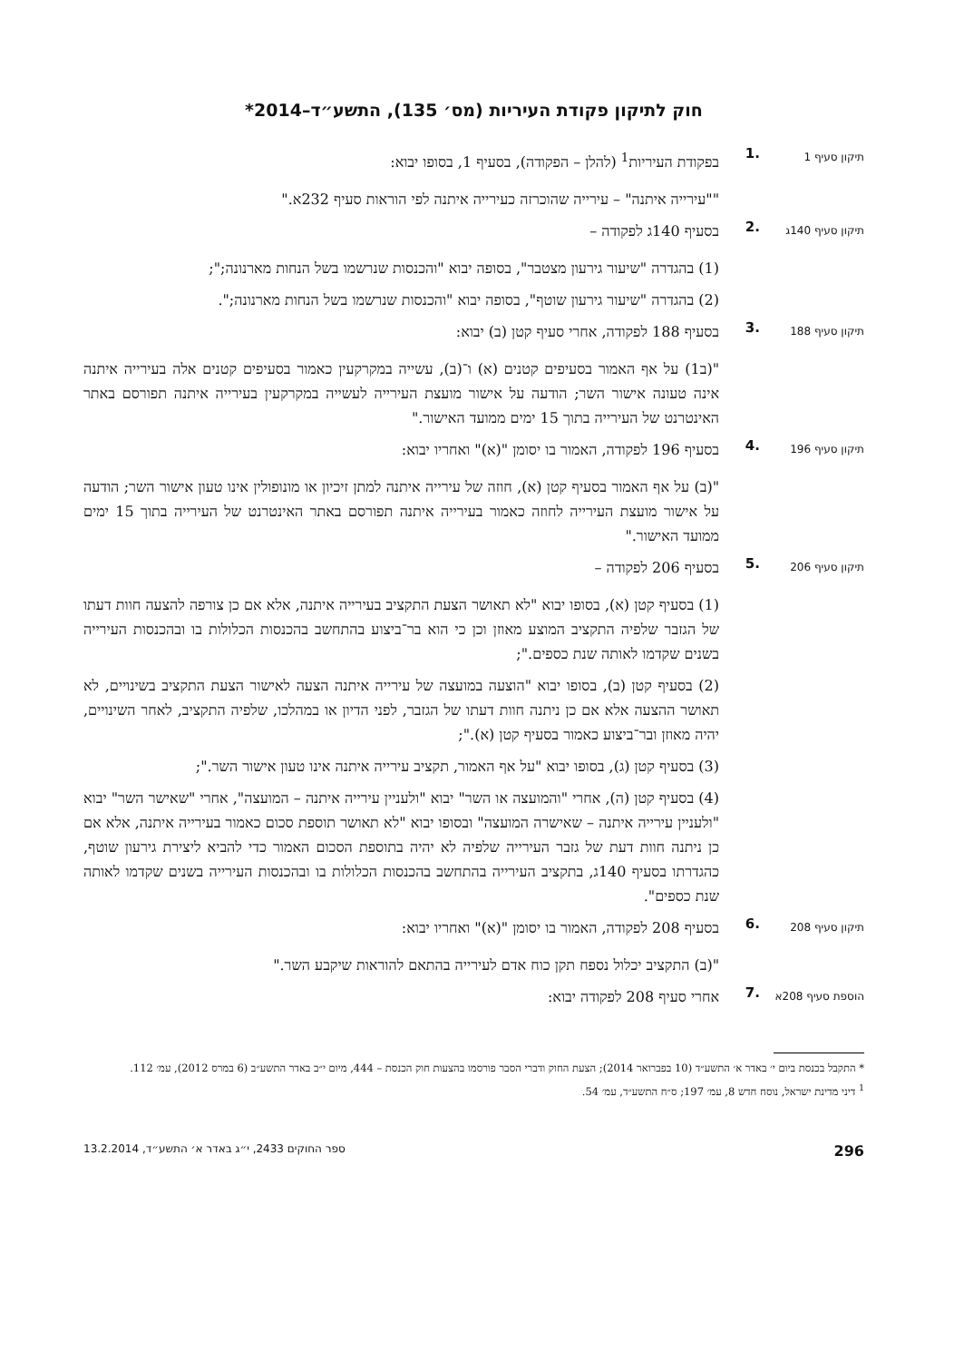חוק לתיקון פקודת העיריות (מס׳ 135), התשע״ד–2014*
תיקון סעיף 1
.1
בפקודת העיריות<sup>1</sup> (להלן – הפקודה), בסעיף 1, בסופו יבוא:
""עירייה איתנה" – עירייה שהוכרזה כעירייה איתנה לפי הוראות סעיף 232א."
תיקון סעיף 140ג
.2
בסעיף 140ג לפקודה –
(1) בהגדרה "שיעור גירעון מצטבר", בסופה יבוא "והכנסות שנרשמו בשל הנחות מארנונה;";
(2) בהגדרה "שיעור גירעון שוטף", בסופה יבוא "והכנסות שנרשמו בשל הנחות מארנונה;".
תיקון סעיף 188
.3
בסעיף 188 לפקודה, אחרי סעיף קטן (ב) יבוא:
"(ב1) על אף האמור בסעיפים קטנים (א) ו־(ב), עשייה במקרקעין כאמור בסעיפים קטנים אלה בעירייה איתנה אינה טעונה אישור השר; הודעה על אישור מועצת העירייה לעשייה במקרקעין בעירייה איתנה תפורסם באתר האינטרנט של העירייה בתוך 15 ימים ממועד האישור."
תיקון סעיף 196
.4
בסעיף 196 לפקודה, האמור בו יסומן "(א)" ואחריו יבוא:
"(ב) על אף האמור בסעיף קטן (א), חוזה של עירייה איתנה למתן זיכיון או מונופולין אינו טעון אישור השר; הודעה על אישור מועצת העירייה לחוזה כאמור בעירייה איתנה תפורסם באתר האינטרנט של העירייה בתוך 15 ימים ממועד האישור."
תיקון סעיף 206
.5
בסעיף 206 לפקודה –
(1) בסעיף קטן (א), בסופו יבוא "לא תאושר הצעת התקציב בעירייה איתנה, אלא אם כן צורפה להצעה חוות דעתו של הגזבר שלפיה התקציב המוצע מאוזן וכן כי הוא בר־ביצוע בהתחשב בהכנסות הכלולות בו ובהכנסות העירייה בשנים שקדמו לאותה שנת כספים.";
(2) בסעיף קטן (ב), בסופו יבוא "הוצעה במועצה של עירייה איתנה הצעה לאישור הצעת התקציב בשינויים, לא תאושר ההצעה אלא אם כן ניתנה חוות דעתו של הגזבר, לפני הדיון או במהלכו, שלפיה התקציב, לאחר השינויים, יהיה מאוזן ובר־ביצוע כאמור בסעיף קטן (א).";
(3) בסעיף קטן (ג), בסופו יבוא "על אף האמור, תקציב עירייה איתנה אינו טעון אישור השר.";
(4) בסעיף קטן (ה), אחרי "והמועצה או השר" יבוא "ולעניין עירייה איתנה – המועצה", אחרי "שאישר השר" יבוא "ולעניין עירייה איתנה – שאישרה המועצה" ובסופו יבוא "לא תאושר תוספת סכום כאמור בעירייה איתנה, אלא אם כן ניתנה חוות דעת של גזבר העירייה שלפיה לא יהיה בתוספת הסכום האמור כדי להביא ליצירת גירעון שוטף, כהגדרתו בסעיף 140ג, בתקציב העירייה בהתחשב בהכנסות הכלולות בו ובהכנסות העירייה בשנים שקדמו לאותה שנת כספים".
תיקון סעיף 208
.6
בסעיף 208 לפקודה, האמור בו יסומן "(א)" ואחריו יבוא:
"(ב) התקציב יכלול נספח תקן כוח אדם לעירייה בהתאם להוראות שיקבע השר."
הוספת סעיף 208א
.7
אחרי סעיף 208 לפקודה יבוא:
* התקבל בכנסת ביום י׳ באדר א׳ התשע״ד (10 בפברואר 2014); הצעת החוק ודברי הסבר פורסמו בהצעות חוק הכנסת – 444, מיום י״ב באדר התשע״ב (6 במרס 2012), עמ׳ 112.
<sup>1</sup> דיני מדינת ישראל, נוסח חדש 8, עמ׳ 197; ס״ח התשע״ד, עמ׳ 54.
296 ספר החוקים 2433, י״ג באדר א׳ התשע״ד, 13.2.2014